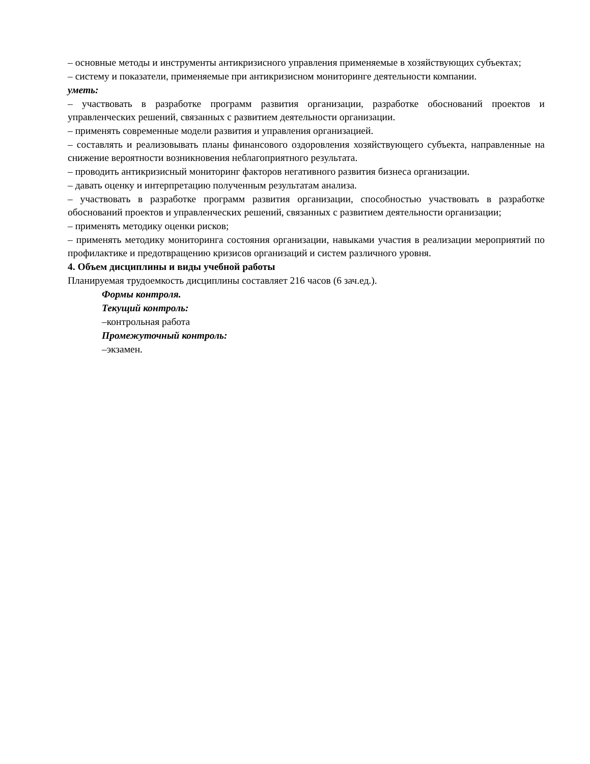– основные методы и инструменты антикризисного управления применяемые в хозяйствующих субъектах;
– систему и показатели, применяемые при антикризисном мониторинге деятельности компании.
уметь:
– участвовать в разработке программ развития организации, разработке обоснований проектов и управленческих решений, связанных с развитием деятельности организации.
– применять современные модели развития и управления организацией.
– составлять и реализовывать планы финансового оздоровления хозяйствующего субъекта, направленные на снижение вероятности возникновения неблагоприятного результата.
– проводить антикризисный мониторинг факторов негативного развития бизнеса организации.
– давать оценку и интерпретацию полученным результатам анализа.
– участвовать в разработке программ развития организации, способностью участвовать в разработке обоснований проектов и управленческих решений, связанных с развитием деятельности организации;
– применять методику оценки рисков;
– применять методику мониторинга состояния организации, навыками участия в реализации мероприятий по профилактике и предотвращению кризисов организаций и систем различного уровня.
4. Объем дисциплины и виды учебной работы
Планируемая трудоемкость дисциплины составляет 216 часов (6 зач.ед.).
Формы контроля.
Текущий контроль:
–контрольная работа
Промежуточный контроль:
–экзамен.